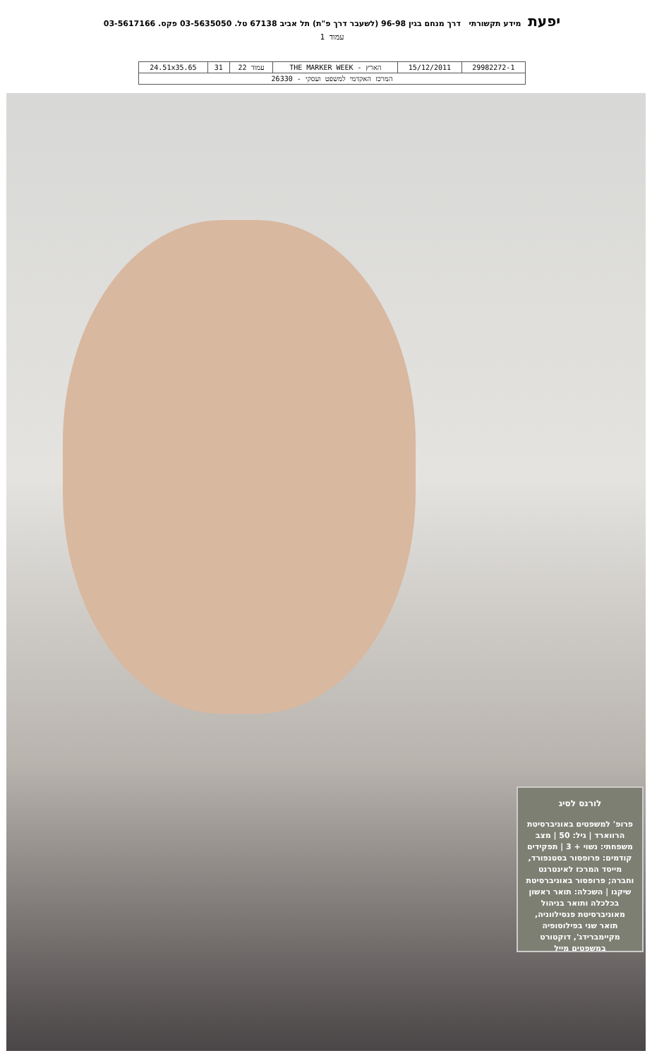יפעת מידע תקשורתי דרך מנחם בגין 96-98 (לשעבר דרך פ"ת) תל אביב 67138 טל. 03-5635050 פקס. 03-5617166
עמוד 1
| 29982272-1 | 15/12/2011 | הארץ - THE MARKER WEEK | עמוד 22 | 31 | 24.51x35.65 |
| המרכז האקדמי למשפט ועסקי - 26330 | | | | | |
לורנס לסיג
פרופ' למשפטים באוניברסיטת הרווארד | גיל: 50 | מצב משפחתי: נשוי + 3 | תפקידים קודמים: פרופסור בסטנפורד, מייסד המרכז לאינטרנט וחברה; פרופסור באוניברסיטת שיקגו | השכלה: תואר ראשון בכלכלה ותואר בניהול מאוניברסיטת פנסילווניה, תואר שני בפילוסופיה מקיימברידג', דוקטורט במשפטים מייל